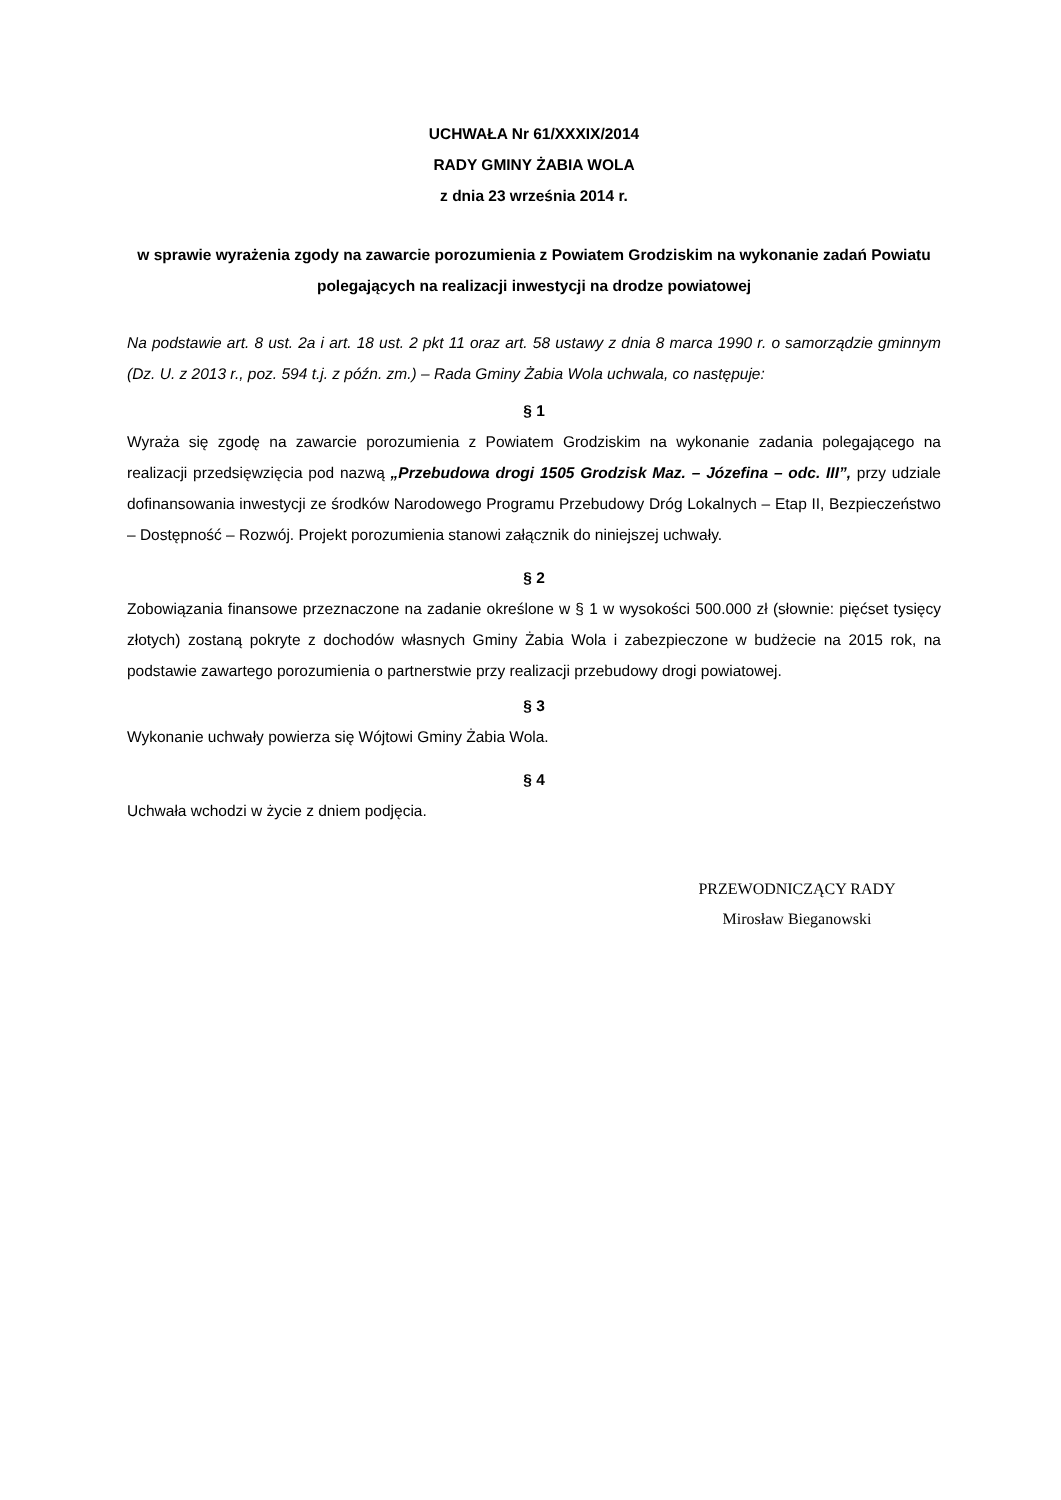UCHWAŁA Nr 61/XXXIX/2014
RADY GMINY ŻABIA WOLA
z dnia 23 września 2014 r.
w sprawie wyrażenia zgody na zawarcie porozumienia z Powiatem Grodziskim na wykonanie zadań Powiatu polegających na realizacji inwestycji na drodze powiatowej
Na podstawie art. 8 ust. 2a i art. 18 ust. 2 pkt 11 oraz art. 58 ustawy z dnia 8 marca 1990 r. o samorządzie gminnym (Dz. U. z 2013 r., poz. 594 t.j. z późn. zm.) – Rada Gminy Żabia Wola uchwala, co następuje:
§ 1
Wyraża się zgodę na zawarcie porozumienia z Powiatem Grodziskim na wykonanie zadania polegającego na realizacji przedsięwzięcia pod nazwą „Przebudowa drogi 1505 Grodzisk Maz. – Józefina – odc. III”, przy udziale dofinansowania inwestycji ze środków Narodowego Programu Przebudowy Dróg Lokalnych – Etap II, Bezpieczeństwo – Dostępność – Rozwój. Projekt porozumienia stanowi załącznik do niniejszej uchwały.
§ 2
Zobowiązania finansowe przeznaczone na zadanie określone w § 1 w wysokości 500.000 zł (słownie: pięćset tysięcy złotych) zostaną pokryte z dochodów własnych Gminy Żabia Wola i zabezpieczone w budżecie na 2015 rok, na podstawie zawartego porozumienia o partnerstwie przy realizacji przebudowy drogi powiatowej.
§ 3
Wykonanie uchwały powierza się Wójtowi Gminy Żabia Wola.
§ 4
Uchwała wchodzi w życie z dniem podjęcia.
PRZEWODNICZĄCY RADY
Mirosław Bieganowski